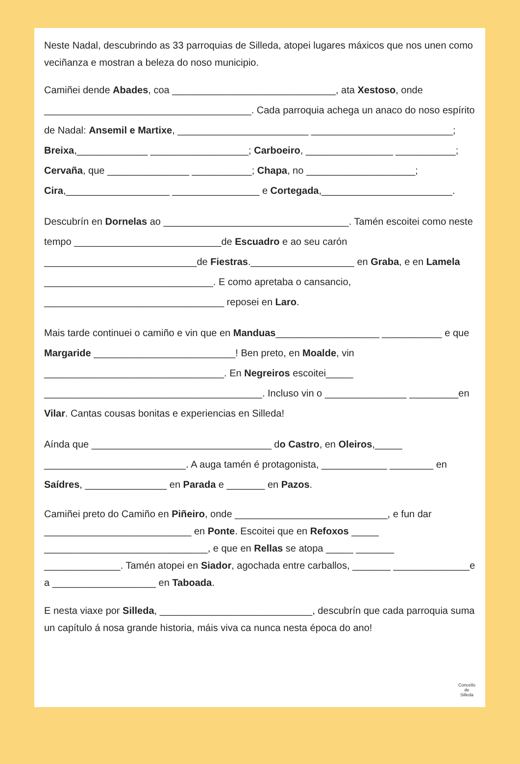Neste Nadal, descubrindo as 33 parroquias de Silleda, atopei lugares máxicos que nos unen como veciñanza e mostran a beleza do noso municipio.
Camiñei dende Abades, coa ______________________________, ata Xestoso, onde ______________________________________. Cada parroquia achega un anaco do noso espírito de Nadal: Ansemil e Martixe, ________________________ __________________________; Breixa,_____________ __________________; Carboeiro, ________________ ___________; Cervaña, que _______________ ___________; Chapa, no ____________________; Cira,___________________ ________________ e Cortegada,________________________.
Descubrín en Dornelas ao __________________________________. Tamén escoitei como neste tempo ___________________________de Escuadro e ao seu carón ____________________________de Fiestras.___________________ en Graba, e en Lamela _______________________________. E como apretaba o cansancio, _________________________________ reposei en Laro.
Mais tarde continuei o camiño e vin que en Manduas___________________ ___________ e que Margaride __________________________! Ben preto, en Moalde, vin _________________________________. En Negreiros escoitei_____ ________________________________________. Incluso vin o _______________ _________en Vilar. Cantas cousas bonitas e experiencias en Silleda!
Aínda que _________________________________ do Castro, en Oleiros,_____ __________________________. A auga tamén é protagonista, ____________ ________ en Saídres, _______________ en Parada e _______ en Pazos.
Camiñei preto do Camiño en Piñeiro, onde ____________________________, e fun dar ___________________________ en Ponte. Escoitei que en Refoxos _____ ______________________________, e que en Rellas se atopa _____ _______ ______________. Tamén atopei en Siador, agochada entre carballos, _______ ______________e a ___________________ en Taboada.
E nesta viaxe por Silleda, ____________________________, descubrín que cada parroquia suma un capítulo á nosa grande historia, máis viva ca nunca nesta época do ano!
Concello
de
Silleda